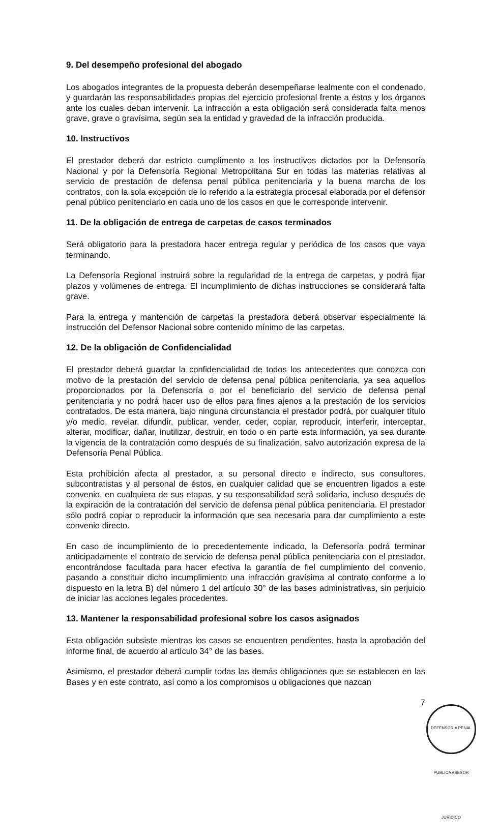9. Del desempeño profesional del abogado
Los abogados integrantes de la propuesta deberán desempeñarse lealmente con el condenado, y guardarán las responsabilidades propias del ejercicio profesional frente a éstos y los órganos ante los cuales deban intervenir. La infracción a esta obligación será considerada falta menos grave, grave o gravísima, según sea la entidad y gravedad de la infracción producida.
10. Instructivos
El prestador deberá dar estricto cumplimento a los instructivos dictados por la Defensoría Nacional y por la Defensoría Regional Metropolitana Sur en todas las materias relativas al servicio de prestación de defensa penal pública penitenciaria y la buena marcha de los contratos, con la sola excepción de lo referido a la estrategia procesal elaborada por el defensor penal público penitenciario en cada uno de los casos en que le corresponde intervenir.
11. De la obligación de entrega de carpetas de casos terminados
Será obligatorio para la prestadora hacer entrega regular y periódica de los casos que vaya terminando.
La Defensoría Regional instruirá sobre la regularidad de la entrega de carpetas, y podrá fijar plazos y volúmenes de entrega. El incumplimiento de dichas instrucciones se considerará falta grave.
Para la entrega y mantención de carpetas la prestadora deberá observar especialmente la instrucción del Defensor Nacional sobre contenido mínimo de las carpetas.
12. De la obligación de Confidencialidad
El prestador deberá guardar la confidencialidad de todos los antecedentes que conozca con motivo de la prestación del servicio de defensa penal pública penitenciaria, ya sea aquellos proporcionados por la Defensoría o por el beneficiario del servicio de defensa penal penitenciaria y no podrá hacer uso de ellos para fines ajenos a la prestación de los servicios contratados. De esta manera, bajo ninguna circunstancia el prestador podrá, por cualquier título y/o medio, revelar, difundir, publicar, vender, ceder, copiar, reproducir, interferir, interceptar, alterar, modificar, dañar, inutilizar, destruir, en todo o en parte esta información, ya sea durante la vigencia de la contratación como después de su finalización, salvo autorización expresa de la Defensoría Penal Pública.
Esta prohibición afecta al prestador, a su personal directo e indirecto, sus consultores, subcontratistas y al personal de éstos, en cualquier calidad que se encuentren ligados a este convenio, en cualquiera de sus etapas, y su responsabilidad será solidaria, incluso después de la expiración de la contratación del servicio de defensa penal pública penitenciaria. El prestador sólo podrá copiar o reproducir la información que sea necesaria para dar cumplimiento a este convenio directo.
En caso de incumplimiento de lo precedentemente indicado, la Defensoría podrá terminar anticipadamente el contrato de servicio de defensa penal pública penitenciaria con el prestador, encontrándose facultada para hacer efectiva la garantía de fiel cumplimiento del convenio, pasando a constituir dicho incumplimiento una infracción gravísima al contrato conforme a lo dispuesto en la letra B) del número 1 del artículo 30° de las bases administrativas, sin perjuicio de iniciar las acciones legales procedentes.
13. Mantener la responsabilidad profesional sobre los casos asignados
Esta obligación subsiste mientras los casos se encuentren pendientes, hasta la aprobación del informe final, de acuerdo al artículo 34° de las bases.
Asimismo, el prestador deberá cumplir todas las demás obligaciones que se establecen en las Bases y en este contrato, así como a los compromisos u obligaciones que nazcan
7
DEFENSORIA PENAL PUBLICA ASESOR JURIDICO